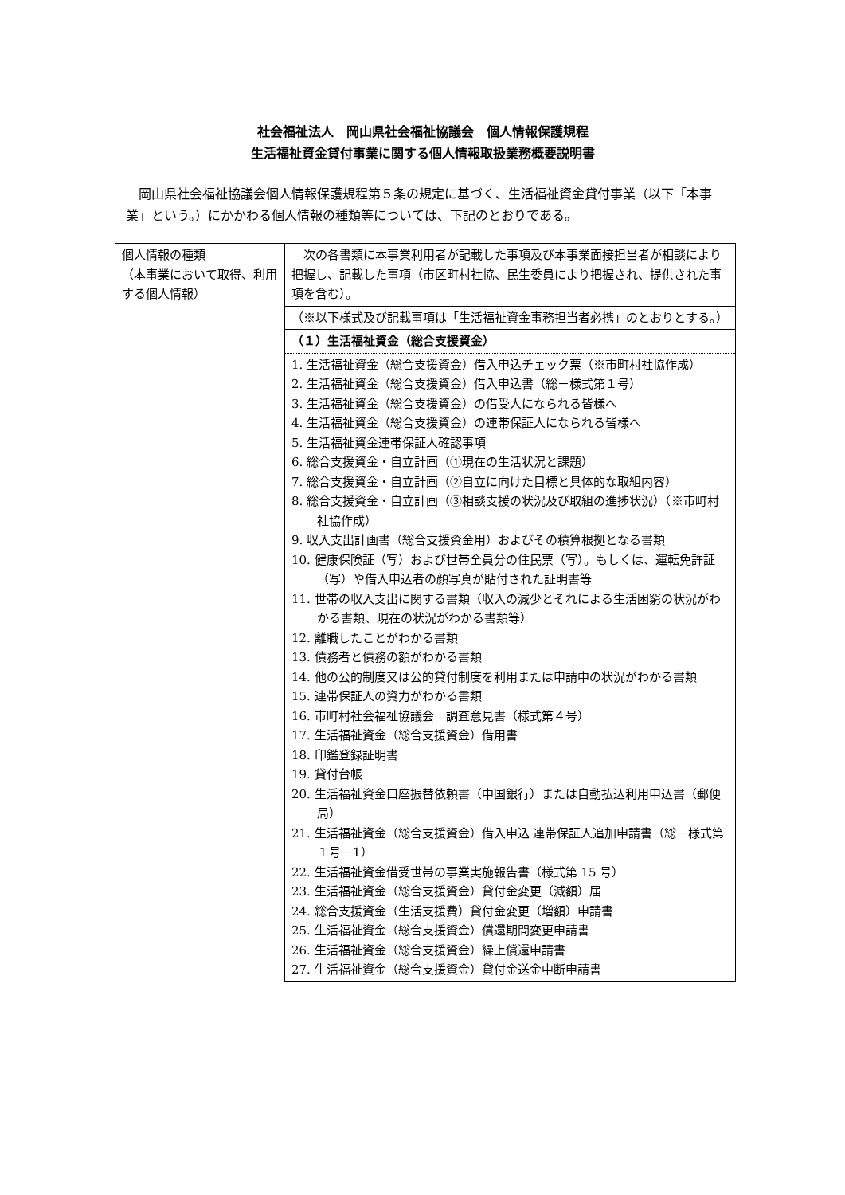社会福祉法人　岡山県社会福祉協議会　個人情報保護規程
生活福祉資金貸付事業に関する個人情報取扱業務概要説明書
　岡山県社会福祉協議会個人情報保護規程第５条の規定に基づく、生活福祉資金貸付事業（以下「本事業」という。）にかかわる個人情報の種類等については、下記のとおりである。
| 個人情報の種類 （本事業において取得、利用する個人情報） | 次の各書類に本事業利用者が記載した事項及び本事業面接担当者が相談により把握し、記載した事項（市区町村社協、民生委員により把握され、提供された事項を含む）。 |
| | （※以下様式及び記載事項は「生活福祉資金事務担当者必携」のとおりとする。） |
| | （１）生活福祉資金（総合支援資金） |
| | 1. 生活福祉資金（総合支援資金）借入申込チェック票（※市町村社協作成） 2. 生活福祉資金（総合支援資金）借入申込書（総－様式第１号） 3. 生活福祉資金（総合支援資金）の借受人になられる皆様へ 4. 生活福祉資金（総合支援資金）の連帯保証人になられる皆様へ 5. 生活福祉資金連帯保証人確認事項 6. 総合支援資金・自立計画（①現在の生活状況と課題） 7. 総合支援資金・自立計画（②自立に向けた目標と具体的な取組内容） 8. 総合支援資金・自立計画（③相談支援の状況及び取組の進捗状況）（※市町村社協作成） 9. 収入支出計画書（総合支援資金用）およびその積算根拠となる書類 10. 健康保険証（写）および世帯全員分の住民票（写）。もしくは、運転免許証（写）や借入申込者の顔写真が貼付された証明書等 11. 世帯の収入支出に関する書類（収入の減少とそれによる生活困窮の状況がわかる書類、現在の状況がわかる書類等） 12. 離職したことがわかる書類 13. 債務者と債務の額がわかる書類 14. 他の公的制度又は公的貸付制度を利用または申請中の状況がわかる書類 15. 連帯保証人の資力がわかる書類 16. 市町村社会福祉協議会 調査意見書（様式第４号） 17. 生活福祉資金（総合支援資金）借用書 18. 印鑑登録証明書 19. 貸付台帳 20. 生活福祉資金口座振替依頼書（中国銀行）または自動払込利用申込書（郵便局） 21. 生活福祉資金（総合支援資金）借入申込 連帯保証人追加申請書（総－様式第１号－1） 22. 生活福祉資金借受世帯の事業実施報告書（様式第 15 号） 23. 生活福祉資金（総合支援資金）貸付金変更（減額）届 24. 総合支援資金（生活支援費）貸付金変更（増額）申請書 25. 生活福祉資金（総合支援資金）償還期間変更申請書 26. 生活福祉資金（総合支援資金）繰上償還申請書 27. 生活福祉資金（総合支援資金）貸付金送金中断申請書 |